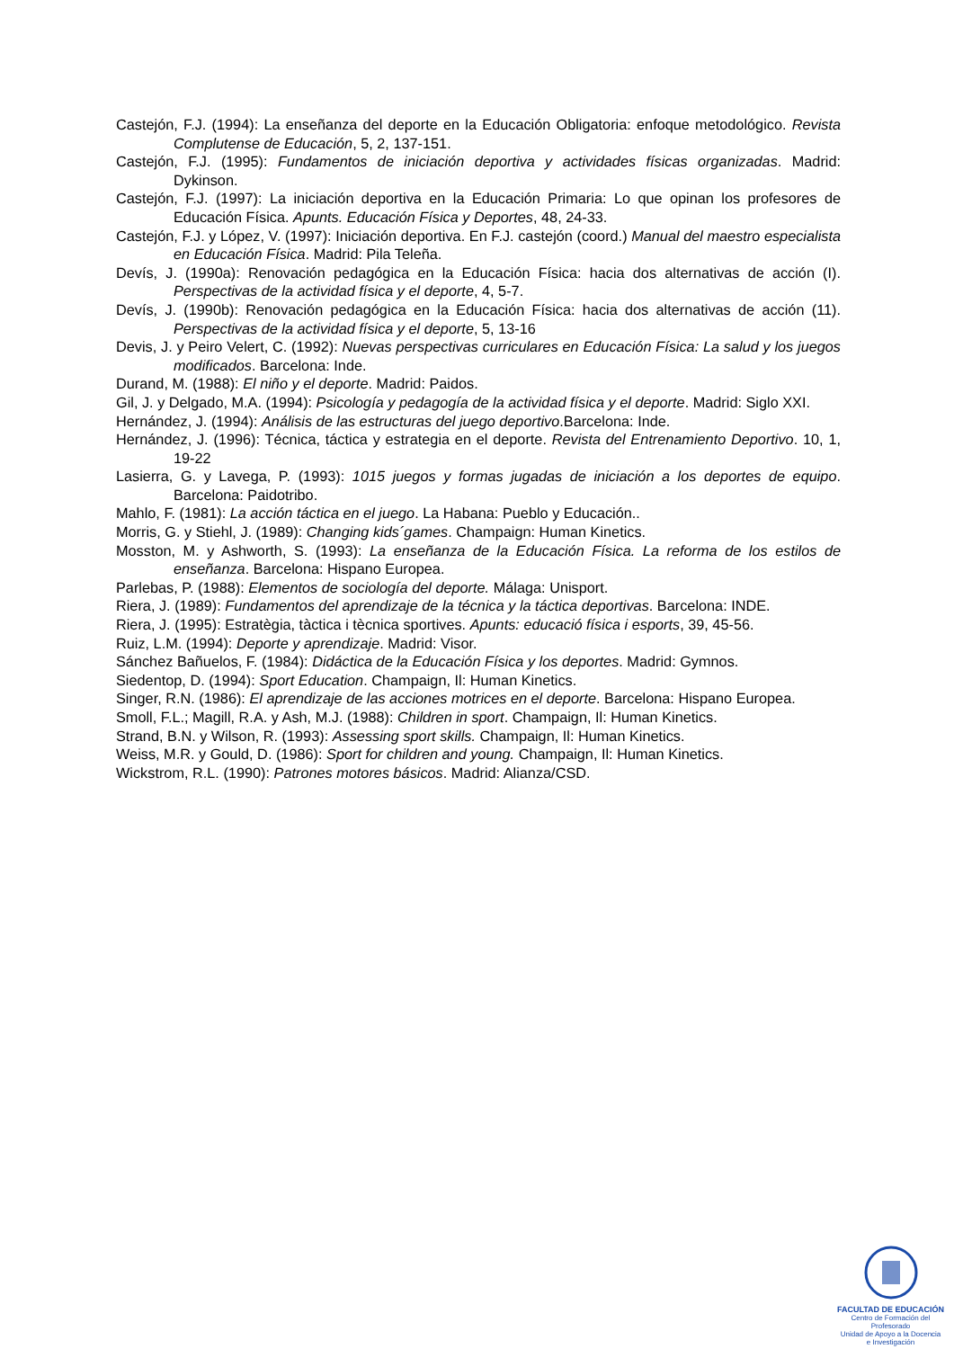Castejón, F.J. (1994): La enseñanza del deporte en la Educación Obligatoria: enfoque metodológico. Revista Complutense de Educación, 5, 2, 137-151.
Castejón, F.J. (1995): Fundamentos de iniciación deportiva y actividades físicas organizadas. Madrid: Dykinson.
Castejón, F.J. (1997): La iniciación deportiva en la Educación Primaria: Lo que opinan los profesores de Educación Física. Apunts. Educación Física y Deportes, 48, 24-33.
Castejón, F.J. y López, V. (1997): Iniciación deportiva. En F.J. castejón (coord.) Manual del maestro especialista en Educación Física. Madrid: Pila Teleña.
Devís, J. (1990a): Renovación pedagógica en la Educación Física: hacia dos alternativas de acción (I). Perspectivas de la actividad física y el deporte, 4, 5-7.
Devís, J. (1990b): Renovación pedagógica en la Educación Física: hacia dos alternativas de acción (11). Perspectivas de la actividad física y el deporte, 5, 13-16
Devis, J. y Peiro Velert, C. (1992): Nuevas perspectivas curriculares en Educación Física: La salud y los juegos modificados. Barcelona: Inde.
Durand, M. (1988): El niño y el deporte. Madrid: Paidos.
Gil, J. y Delgado, M.A. (1994): Psicología y pedagogía de la actividad física y el deporte. Madrid: Siglo XXI.
Hernández, J. (1994): Análisis de las estructuras del juego deportivo.Barcelona: Inde.
Hernández, J. (1996): Técnica, táctica y estrategia en el deporte. Revista del Entrenamiento Deportivo. 10, 1, 19-22
Lasierra, G. y Lavega, P. (1993): 1015 juegos y formas jugadas de iniciación a los deportes de equipo. Barcelona: Paidotribo.
Mahlo, F. (1981): La acción táctica en el juego. La Habana: Pueblo y Educación..
Morris, G. y Stiehl, J. (1989): Changing kids´games. Champaign: Human Kinetics.
Mosston, M. y Ashworth, S. (1993): La enseñanza de la Educación Física. La reforma de los estilos de enseñanza. Barcelona: Hispano Europea.
Parlebas, P. (1988): Elementos de sociología del deporte. Málaga: Unisport.
Riera, J. (1989): Fundamentos del aprendizaje de la técnica y la táctica deportivas. Barcelona: INDE.
Riera, J. (1995): Estratègia, tàctica i tècnica sportives. Apunts: educació física i esports, 39, 45-56.
Ruiz, L.M. (1994): Deporte y aprendizaje. Madrid: Visor.
Sánchez Bañuelos, F. (1984): Didáctica de la Educación Física y los deportes. Madrid: Gymnos.
Siedentop, D. (1994): Sport Education. Champaign, Il: Human Kinetics.
Singer, R.N. (1986): El aprendizaje de las acciones motrices en el deporte. Barcelona: Hispano Europea.
Smoll, F.L.; Magill, R.A. y Ash, M.J. (1988): Children in sport. Champaign, Il: Human Kinetics.
Strand, B.N. y Wilson, R. (1993): Assessing sport skills. Champaign, Il: Human Kinetics.
Weiss, M.R. y Gould, D. (1986): Sport for children and young. Champaign, Il: Human Kinetics.
Wickstrom, R.L. (1990): Patrones motores básicos. Madrid: Alianza/CSD.
FACULTAD DE EDUCACIÓN
Centro de Formación del Profesorado
Unidad de Apoyo a la Docencia
e Investigación